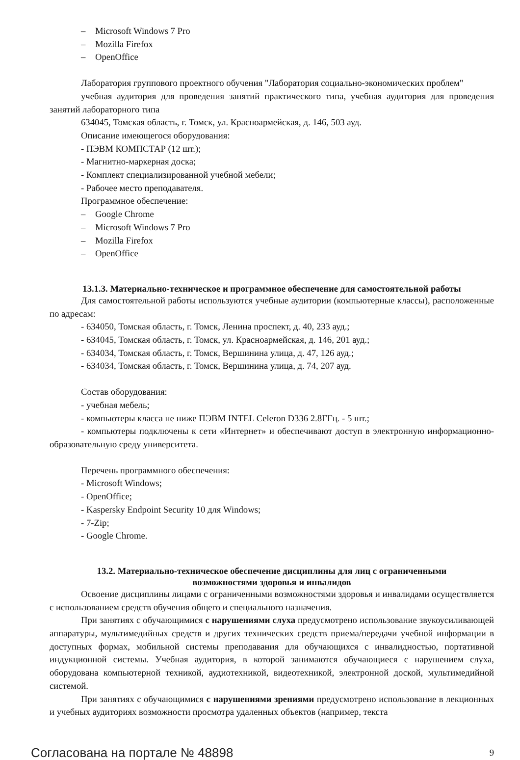– Microsoft Windows 7 Pro
– Mozilla Firefox
– OpenOffice
Лаборатория группового проектного обучения "Лаборатория социально-экономических проблем"
учебная аудитория для проведения занятий практического типа, учебная аудитория для проведения занятий лабораторного типа
634045, Томская область, г. Томск, ул. Красноармейская, д. 146, 503 ауд.
Описание имеющегося оборудования:
- ПЭВМ КОМПСТАР (12 шт.);
- Магнитно-маркерная доска;
- Комплект специализированной учебной мебели;
- Рабочее место преподавателя.
Программное обеспечение:
– Google Chrome
– Microsoft Windows 7 Pro
– Mozilla Firefox
– OpenOffice
13.1.3. Материально-техническое и программное обеспечение для самостоятельной работы
Для самостоятельной работы используются учебные аудитории (компьютерные классы), расположенные по адресам:
- 634050, Томская область, г. Томск, Ленина проспект, д. 40, 233 ауд.;
- 634045, Томская область, г. Томск, ул. Красноармейская, д. 146, 201 ауд.;
- 634034, Томская область, г. Томск, Вершинина улица, д. 47, 126 ауд.;
- 634034, Томская область, г. Томск, Вершинина улица, д. 74, 207 ауд.
Состав оборудования:
- учебная мебель;
- компьютеры класса не ниже ПЭВМ INTEL Celeron D336 2.8ГГц. - 5 шт.;
- компьютеры подключены к сети «Интернет» и обеспечивают доступ в электронную информационно-образовательную среду университета.
Перечень программного обеспечения:
- Microsoft Windows;
- OpenOffice;
- Kaspersky Endpoint Security 10 для Windows;
- 7-Zip;
- Google Chrome.
13.2. Материально-техническое обеспечение дисциплины для лиц с ограниченными
возможностями здоровья и инвалидов
Освоение дисциплины лицами с ограниченными возможностями здоровья и инвалидами осуществляется с использованием средств обучения общего и специального назначения.
При занятиях с обучающимися с нарушениями слуха предусмотрено использование звукоусиливающей аппаратуры, мультимедийных средств и других технических средств приема/передачи учебной информации в доступных формах, мобильной системы преподавания для обучающихся с инвалидностью, портативной индукционной системы. Учебная аудитория, в которой занимаются обучающиеся с нарушением слуха, оборудована компьютерной техникой, аудиотехникой, видеотехникой, электронной доской, мультимедийной системой.
При занятиях с обучающимися с нарушениями зрениями предусмотрено использование в лекционных и учебных аудиториях возможности просмотра удаленных объектов (например, текста
Согласована на портале № 48898 9